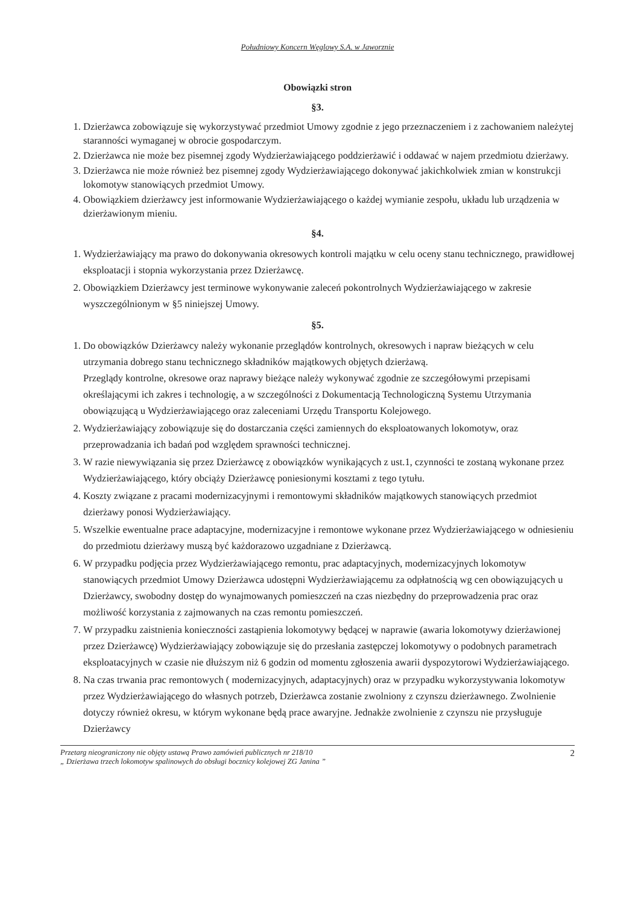Południowy Koncern Węglowy S.A. w Jaworznie
Obowiązki stron
§3.
1. Dzierżawca zobowiązuje się wykorzystywać przedmiot Umowy zgodnie z jego przeznaczeniem i z zachowaniem należytej staranności wymaganej w obrocie gospodarczym.
2. Dzierżawca nie może bez pisemnej zgody Wydzierżawiającego poddzierżawić i oddawać w najem przedmiotu dzierżawy.
3. Dzierżawca nie może również bez pisemnej zgody Wydzierżawiającego dokonywać jakichkolwiek zmian w konstrukcji lokomotyw stanowiących przedmiot Umowy.
4. Obowiązkiem dzierżawcy jest informowanie Wydzierżawiającego o każdej wymianie zespołu, układu lub urządzenia w dzierżawionym mieniu.
§4.
1. Wydzierżawiający ma prawo do dokonywania okresowych kontroli majątku w celu oceny stanu technicznego, prawidłowej eksploatacji i stopnia wykorzystania przez Dzierżawcę.
2. Obowiązkiem Dzierżawcy jest terminowe wykonywanie zaleceń pokontrolnych Wydzierżawiającego w zakresie wyszczególnionym w §5 niniejszej Umowy.
§5.
1. Do obowiązków Dzierżawcy należy wykonanie przeglądów kontrolnych, okresowych i napraw bieżących w celu utrzymania dobrego stanu technicznego składników majątkowych objętych dzierżawą.
Przeglądy kontrolne, okresowe oraz naprawy bieżące należy wykonywać zgodnie ze szczegółowymi przepisami określającymi ich zakres i technologię, a w szczególności z Dokumentacją Technologiczną Systemu Utrzymania obowiązującą u Wydzierżawiającego oraz zaleceniami Urzędu Transportu Kolejowego.
2. Wydzierżawiający zobowiązuje się do dostarczania części zamiennych do eksploatowanych lokomotyw, oraz przeprowadzania ich badań pod względem sprawności technicznej.
3. W razie niewywiązania się przez Dzierżawcę z obowiązków wynikających z ust.1, czynności te zostaną wykonane przez Wydzierżawiającego, który obciąży Dzierżawcę poniesionymi kosztami z tego tytułu.
4. Koszty związane z pracami modernizacyjnymi i remontowymi składników majątkowych stanowiących przedmiot dzierżawy ponosi Wydzierżawiający.
5. Wszelkie ewentualne prace adaptacyjne, modernizacyjne i remontowe wykonane przez Wydzierżawiającego w odniesieniu do przedmiotu dzierżawy muszą być każdorazowo uzgadniane z Dzierżawcą.
6. W przypadku podjęcia przez Wydzierżawiającego remontu, prac adaptacyjnych, modernizacyjnych lokomotyw stanowiących przedmiot Umowy Dzierżawca udostępni Wydzierżawiającemu za odpłatnością wg cen obowiązujących u Dzierżawcy, swobodny dostęp do wynajmowanych pomieszczeń na czas niezbędny do przeprowadzenia prac oraz możliwość korzystania z zajmowanych na czas remontu pomieszczeń.
7. W przypadku zaistnienia konieczności zastąpienia lokomotywy będącej w naprawie (awaria lokomotywy dzierżawionej przez Dzierżawcę) Wydzierżawiający zobowiązuje się do przesłania zastępczej lokomotywy o podobnych parametrach eksploatacyjnych w czasie nie dłuższym niż 6 godzin od momentu zgłoszenia awarii dyspozytorowi Wydzierżawiającego.
8. Na czas trwania prac remontowych ( modernizacyjnych, adaptacyjnych) oraz w przypadku wykorzystywania lokomotyw przez Wydzierżawiającego do własnych potrzeb, Dzierżawca zostanie zwolniony z czynszu dzierżawnego. Zwolnienie dotyczy również okresu, w którym wykonane będą prace awaryjne. Jednakże zwolnienie z czynszu nie przysługuje Dzierżawcy
Przetarg nieograniczony nie objęty ustawą Prawo zamówień publicznych nr 218/10
„ Dzierżawa trzech lokomotyw spalinowych do obsługi bocznicy kolejowej ZG Janina ”
2